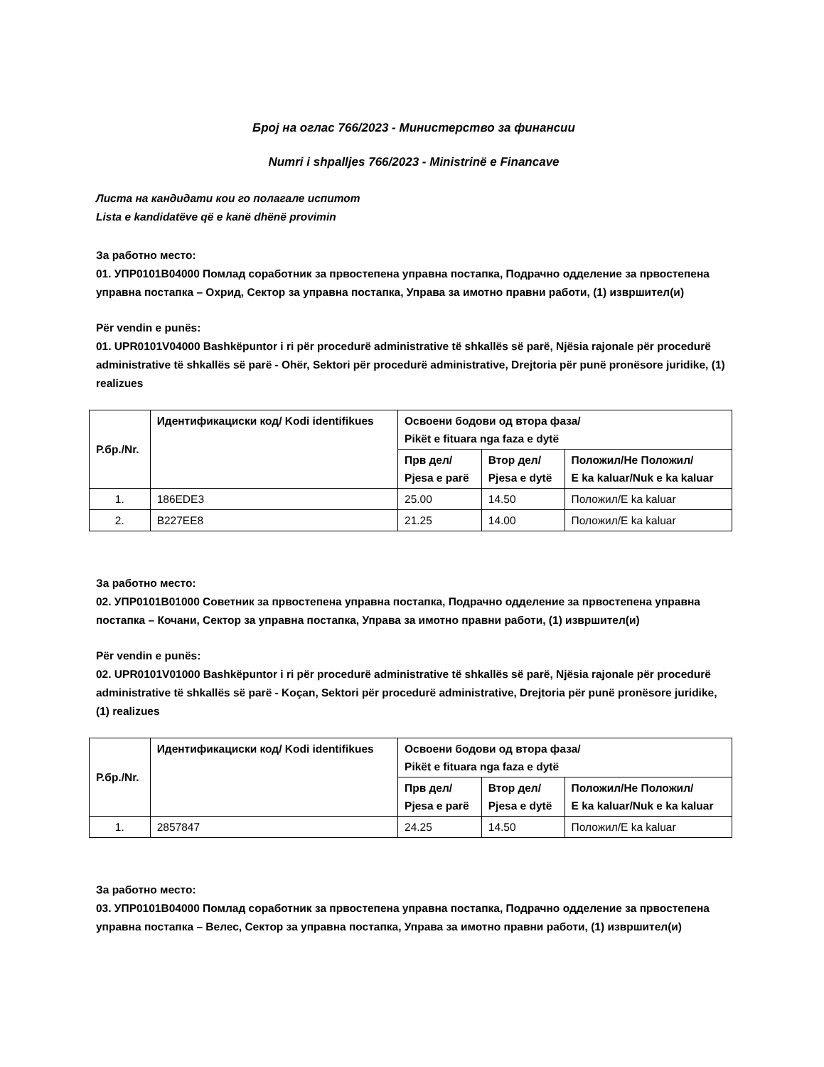Број на оглас 766/2023 - Министерство за финансии
Numri i shpalljes 766/2023 - Ministrinë e Financave
Листа на кандидати кои го полагале испитот
Lista e kandidatëve që e kanë dhënë provimin
За работно место:
01. УПР0101В04000 Помлад соработник за првостепена управна постапка, Подрачно одделение за првостепена управна постапка – Охрид, Сектор за управна постапка, Управа за имотно правни работи, (1) извршител(и)
Për vendin e punës:
01. UPR0101V04000 Bashkëpuntor i ri për procedurë administrative të shkallës së parë, Njësia rajonale për procedurë administrative të shkallës së parë - Ohër, Sektori për procedurë administrative, Drejtoria për punë pronësore juridike, (1) realizues
| Р.бр./Nr. | Идентификациски код/ Kodi identifikues | Освоени бодови од втора фаза/ Pikët e fituara nga faza e dytë | | |
| --- | --- | --- | --- | --- |
| | | Прв дел/ Pjesa e parë | Втор дел/ Pjesa e dytë | Положил/Не Положил/ E ka kaluar/Nuk e ka kaluar |
| 1. | 186EDE3 | 25.00 | 14.50 | Положил/E ka kaluar |
| 2. | B227EE8 | 21.25 | 14.00 | Положил/E ka kaluar |
За работно место:
02. УПР0101В01000 Советник за првостепена управна постапка, Подрачно одделение за првостепена управна постапка – Кочани, Сектор за управна постапка, Управа за имотно правни работи, (1) извршител(и)
Për vendin e punës:
02. UPR0101V01000 Bashkëpuntor i ri për procedurë administrative të shkallës së parë, Njësia rajonale për procedurë administrative të shkallës së parë - Koçan, Sektori për procedurë administrative, Drejtoria për punë pronësore juridike, (1) realizues
| Р.бр./Nr. | Идентификациски код/ Kodi identifikues | Освоени бодови од втора фаза/ Pikët e fituara nga faza e dytë | | |
| --- | --- | --- | --- | --- |
| | | Прв дел/ Pjesa e parë | Втор дел/ Pjesa e dytë | Положил/Не Положил/ E ka kaluar/Nuk e ka kaluar |
| 1. | 2857847 | 24.25 | 14.50 | Положил/E ka kaluar |
За работно место:
03. УПР0101В04000 Помлад соработник за првостепена управна постапка, Подрачно одделение за првостепена управна постапка – Велес, Сектор за управна постапка, Управа за имотно правни работи, (1) извршител(и)